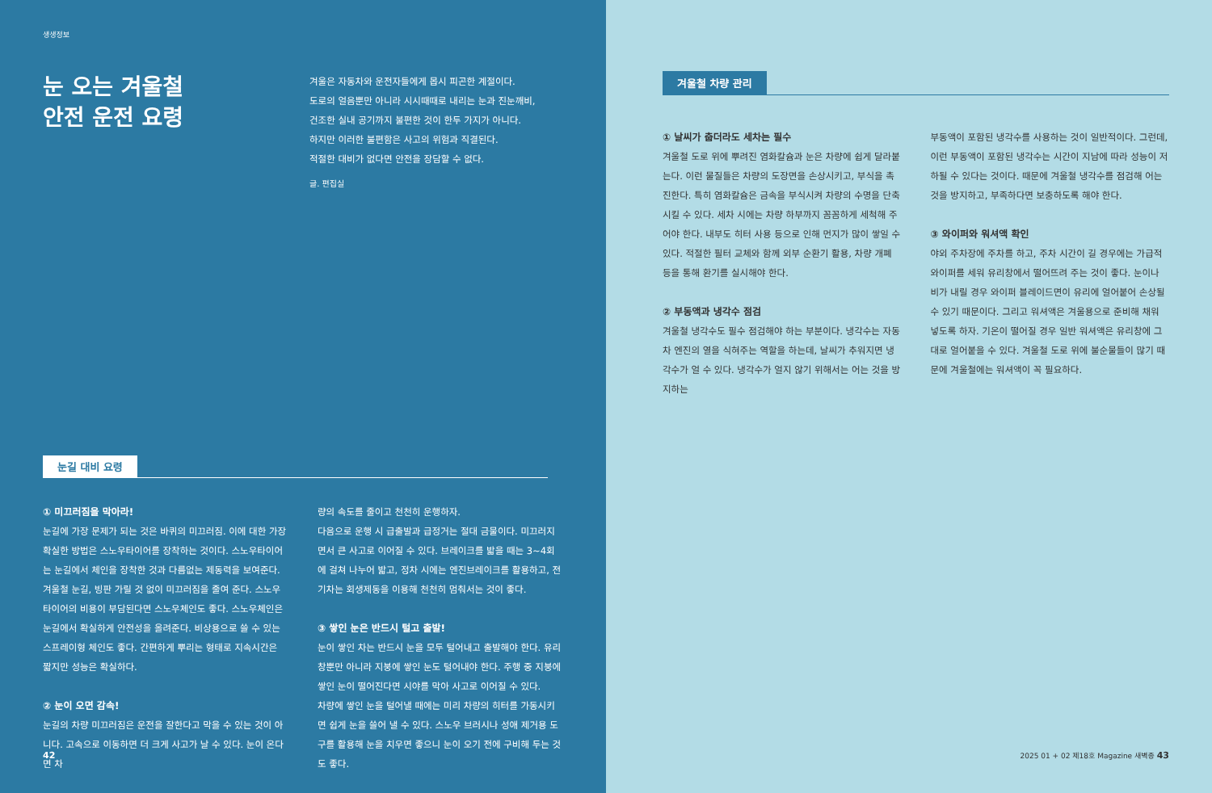생생정보
눈 오는 겨울철
안전 운전 요령
겨울은 자동차와 운전자들에게 몹시 피곤한 계절이다.
도로의 얼음뿐만 아니라 시시때때로 내리는 눈과 진눈깨비,
건조한 실내 공기까지 불편한 것이 한두 가지가 아니다.
하지만 이러한 불편함은 사고의 위험과 직결된다.
적절한 대비가 없다면 안전을 장담할 수 없다.
글. 편집실
눈길 대비 요령
① 미끄러짐을 막아라!
눈길에 가장 문제가 되는 것은 바퀴의 미끄러짐. 이에 대한 가장 확실한 방법은 스노우타이어를 장착하는 것이다. 스노우타이어는 눈길에서 체인을 장착한 것과 다름없는 제동력을 보여준다. 겨울철 눈길, 빙판 가릴 것 없이 미끄러짐을 줄여 준다. 스노우타이어의 비용이 부담된다면 스노우체인도 좋다. 스노우체인은 눈길에서 확실하게 안전성을 올려준다. 비상용으로 쓸 수 있는 스프레이형 체인도 좋다. 간편하게 뿌리는 형태로 지속시간은 짧지만 성능은 확실하다.
② 눈이 오면 감속!
눈길의 차량 미끄러짐은 운전을 잘한다고 막을 수 있는 것이 아니다. 고속으로 이동하면 더 크게 사고가 날 수 있다. 눈이 온다면 차
량의 속도를 줄이고 천천히 운행하자.
다음으로 운행 시 급출발과 급정거는 절대 금물이다. 미끄러지면서 큰 사고로 이어질 수 있다. 브레이크를 밟을 때는 3~4회에 걸쳐 나누어 밟고, 정차 시에는 엔진브레이크를 활용하고, 전기차는 회생제동을 이용해 천천히 멈춰서는 것이 좋다.
③ 쌓인 눈은 반드시 털고 출발!
눈이 쌓인 차는 반드시 눈을 모두 털어내고 출발해야 한다. 유리창뿐만 아니라 지붕에 쌓인 눈도 털어내야 한다. 주행 중 지붕에 쌓인 눈이 떨어진다면 시야를 막아 사고로 이어질 수 있다.
차량에 쌓인 눈을 털어낼 때에는 미리 차량의 히터를 가동시키면 쉽게 눈을 쓸어 낼 수 있다. 스노우 브러시나 성애 제거용 도구를 활용해 눈을 치우면 좋으니 눈이 오기 전에 구비해 두는 것도 좋다.
42
겨울철 차량 관리
① 날씨가 춥더라도 세차는 필수
겨울철 도로 위에 뿌려진 염화칼슘과 눈은 차량에 쉽게 달라붙는다. 이런 물질들은 차량의 도장면을 손상시키고, 부식을 촉진한다. 특히 염화칼슘은 금속을 부식시켜 차량의 수명을 단축시킬 수 있다. 세차 시에는 차량 하부까지 꼼꼼하게 세척해 주어야 한다. 내부도 히터 사용 등으로 인해 먼지가 많이 쌓일 수 있다. 적절한 필터 교체와 함께 외부 순환기 활용, 차량 개폐 등을 통해 환기를 실시해야 한다.
② 부동액과 냉각수 점검
겨울철 냉각수도 필수 점검해야 하는 부분이다. 냉각수는 자동차 엔진의 열을 식혀주는 역할을 하는데, 날씨가 추워지면 냉각수가 얼 수 있다. 냉각수가 얼지 않기 위해서는 어는 것을 방지하는
부동액이 포함된 냉각수를 사용하는 것이 일반적이다. 그런데, 이런 부동액이 포함된 냉각수는 시간이 지남에 따라 성능이 저하될 수 있다는 것이다. 때문에 겨울철 냉각수를 점검해 어는 것을 방지하고, 부족하다면 보충하도록 해야 한다.
③ 와이퍼와 워셔액 확인
야외 주차장에 주차를 하고, 주차 시간이 길 경우에는 가급적 와이퍼를 세워 유리창에서 떨어뜨려 주는 것이 좋다. 눈이나 비가 내릴 경우 와이퍼 블레이드면이 유리에 얼어붙어 손상될 수 있기 때문이다. 그리고 워셔액은 겨울용으로 준비해 채워 넣도록 하자. 기온이 떨어질 경우 일반 워셔액은 유리창에 그대로 얼어붙을 수 있다. 겨울철 도로 위에 불순물들이 많기 때문에 겨울철에는 워셔액이 꼭 필요하다.
2025 01 + 02 제18호 Magazine 새벽종 43